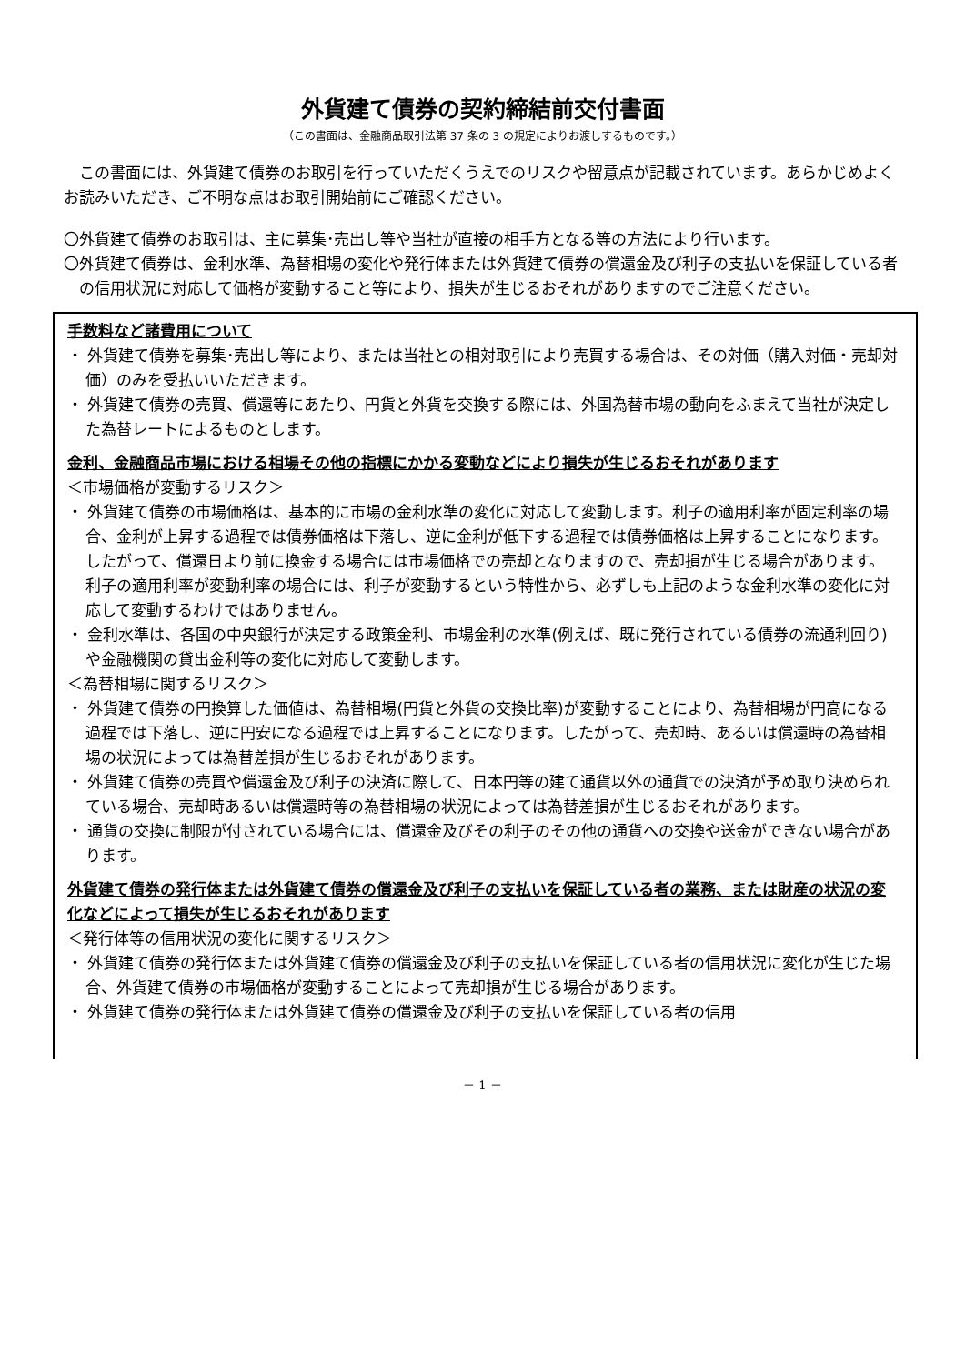外貨建て債券の契約締結前交付書面
（この書面は、金融商品取引法第 37 条の 3 の規定によりお渡しするものです。）
この書面には、外貨建て債券のお取引を行っていただくうえでのリスクや留意点が記載されています。あらかじめよくお読みいただき、ご不明な点はお取引開始前にご確認ください。
〇外貨建て債券のお取引は、主に募集･売出し等や当社が直接の相手方となる等の方法により行います。
〇外貨建て債券は、金利水準、為替相場の変化や発行体または外貨建て債券の償還金及び利子の支払いを保証している者の信用状況に対応して価格が変動すること等により、損失が生じるおそれがありますのでご注意ください。
手数料など諸費用について
・ 外貨建て債券を募集･売出し等により、または当社との相対取引により売買する場合は、その対価（購入対価・売却対価）のみを受払いいただきます。
・ 外貨建て債券の売買、償還等にあたり、円貨と外貨を交換する際には、外国為替市場の動向をふまえて当社が決定した為替レートによるものとします。
金利、金融商品市場における相場その他の指標にかかる変動などにより損失が生じるおそれがあります
＜市場価格が変動するリスク＞
・ 外貨建て債券の市場価格は、基本的に市場の金利水準の変化に対応して変動します。利子の適用利率が固定利率の場合、金利が上昇する過程では債券価格は下落し、逆に金利が低下する過程では債券価格は上昇することになります。したがって、償還日より前に換金する場合には市場価格での売却となりますので、売却損が生じる場合があります。利子の適用利率が変動利率の場合には、利子が変動するという特性から、必ずしも上記のような金利水準の変化に対応して変動するわけではありません。
・ 金利水準は、各国の中央銀行が決定する政策金利、市場金利の水準(例えば、既に発行されている債券の流通利回り)や金融機関の貸出金利等の変化に対応して変動します。
＜為替相場に関するリスク＞
・ 外貨建て債券の円換算した価値は、為替相場(円貨と外貨の交換比率)が変動することにより、為替相場が円高になる過程では下落し、逆に円安になる過程では上昇することになります。したがって、売却時、あるいは償還時の為替相場の状況によっては為替差損が生じるおそれがあります。
・ 外貨建て債券の売買や償還金及び利子の決済に際して、日本円等の建て通貨以外の通貨での決済が予め取り決められている場合、売却時あるいは償還時等の為替相場の状況によっては為替差損が生じるおそれがあります。
・ 通貨の交換に制限が付されている場合には、償還金及びその利子のその他の通貨への交換や送金ができない場合があります。
外貨建て債券の発行体または外貨建て債券の償還金及び利子の支払いを保証している者の業務、または財産の状況の変化などによって損失が生じるおそれがあります
＜発行体等の信用状況の変化に関するリスク＞
・ 外貨建て債券の発行体または外貨建て債券の償還金及び利子の支払いを保証している者の信用状況に変化が生じた場合、外貨建て債券の市場価格が変動することによって売却損が生じる場合があります。
・ 外貨建て債券の発行体または外貨建て債券の償還金及び利子の支払いを保証している者の信用
－ 1 －